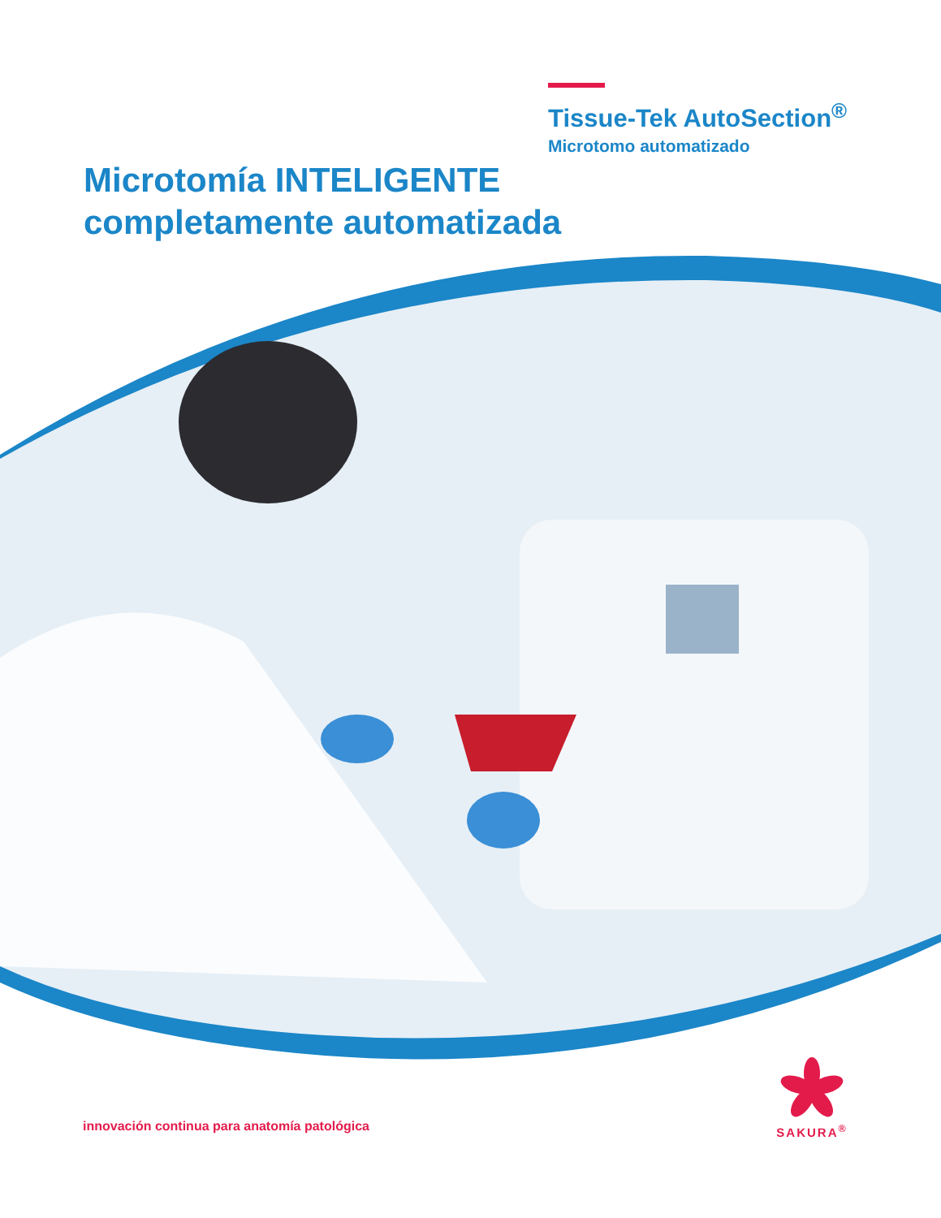Tissue-Tek AutoSection<sup>®</sup>
Microtomo automatizado
Microtomía INTELIGENTE
completamente automatizada
innovación continua para anatomía patológica
SAKURA<sup>®</sup>